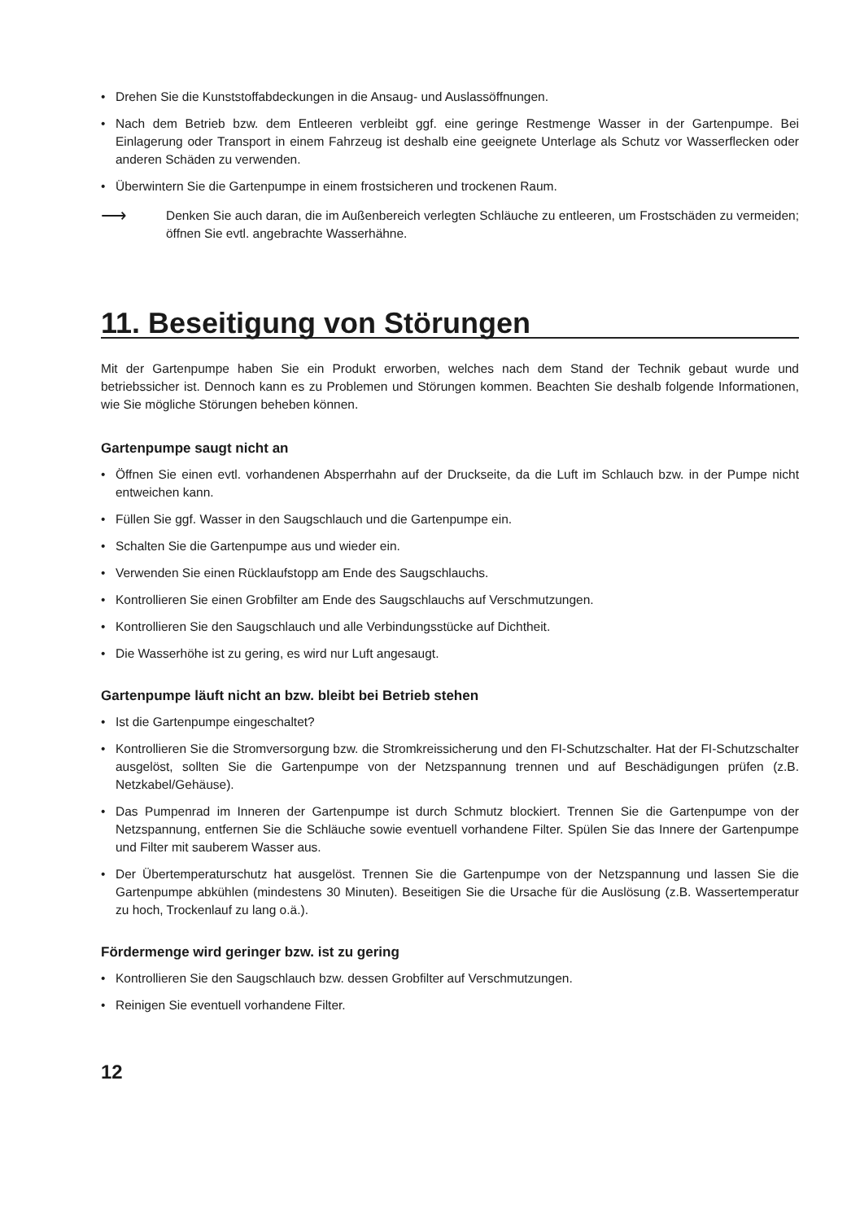• Drehen Sie die Kunststoffabdeckungen in die Ansaug- und Auslassöffnungen.
• Nach dem Betrieb bzw. dem Entleeren verbleibt ggf. eine geringe Restmenge Wasser in der Gartenpumpe. Bei Einlagerung oder Transport in einem Fahrzeug ist deshalb eine geeignete Unterlage als Schutz vor Wasserflecken oder anderen Schäden zu verwenden.
• Überwintern Sie die Gartenpumpe in einem frostsicheren und trockenen Raum.
⟶
Denken Sie auch daran, die im Außenbereich verlegten Schläuche zu entleeren, um Frostschäden zu vermeiden; öffnen Sie evtl. angebrachte Wasserhähne.
11. Beseitigung von Störungen
Mit der Gartenpumpe haben Sie ein Produkt erworben, welches nach dem Stand der Technik gebaut wurde und betriebssicher ist. Dennoch kann es zu Problemen und Störungen kommen. Beachten Sie deshalb folgende Informationen, wie Sie mögliche Störungen beheben können.
Gartenpumpe saugt nicht an
• Öffnen Sie einen evtl. vorhandenen Absperrhahn auf der Druckseite, da die Luft im Schlauch bzw. in der Pumpe nicht entweichen kann.
• Füllen Sie ggf. Wasser in den Saugschlauch und die Gartenpumpe ein.
• Schalten Sie die Gartenpumpe aus und wieder ein.
• Verwenden Sie einen Rücklaufstopp am Ende des Saugschlauchs.
• Kontrollieren Sie einen Grobfilter am Ende des Saugschlauchs auf Verschmutzungen.
• Kontrollieren Sie den Saugschlauch und alle Verbindungsstücke auf Dichtheit.
• Die Wasserhöhe ist zu gering, es wird nur Luft angesaugt.
Gartenpumpe läuft nicht an bzw. bleibt bei Betrieb stehen
• Ist die Gartenpumpe eingeschaltet?
• Kontrollieren Sie die Stromversorgung bzw. die Stromkreissicherung und den FI-Schutzschalter. Hat der FI-Schutzschalter ausgelöst, sollten Sie die Gartenpumpe von der Netzspannung trennen und auf Beschädigungen prüfen (z.B. Netzkabel/Gehäuse).
• Das Pumpenrad im Inneren der Gartenpumpe ist durch Schmutz blockiert. Trennen Sie die Gartenpumpe von der Netzspannung, entfernen Sie die Schläuche sowie eventuell vorhandene Filter. Spülen Sie das Innere der Gartenpumpe und Filter mit sauberem Wasser aus.
• Der Übertemperaturschutz hat ausgelöst. Trennen Sie die Gartenpumpe von der Netzspannung und lassen Sie die Gartenpumpe abkühlen (mindestens 30 Minuten). Beseitigen Sie die Ursache für die Auslösung (z.B. Wassertemperatur zu hoch, Trockenlauf zu lang o.ä.).
Fördermenge wird geringer bzw. ist zu gering
• Kontrollieren Sie den Saugschlauch bzw. dessen Grobfilter auf Verschmutzungen.
• Reinigen Sie eventuell vorhandene Filter.
12